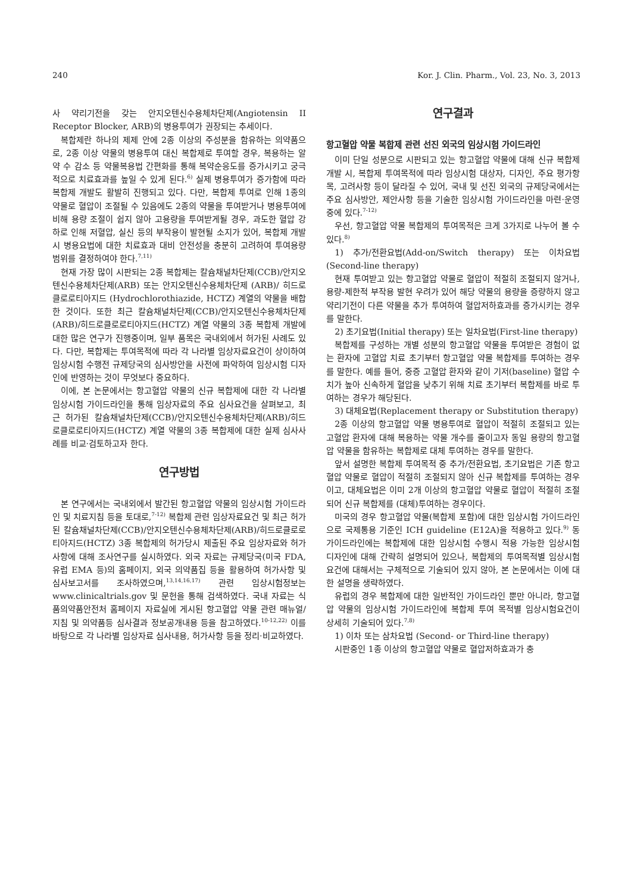240 Kor. J. Clin. Pharm., Vol. 23, No. 3, 2013
사 약리기전을 갖는 안지오텐신수용체차단제(Angiotensin II Receptor Blocker, ARB)의 병용투여가 권장되는 추세이다.
복합제란 하나의 제제 안에 2종 이상의 주성분을 함유하는 의약품으로, 2종 이상 약물의 병용투여 대신 복합제로 투여할 경우, 복용하는 알약 수 감소 등 약물복용법 간편화를 통해 복약순응도를 증가시키고 궁극적으로 치료효과를 높일 수 있게 된다.<sup>6)</sup> 실제 병용투여가 증가함에 따라 복합제 개발도 활발히 진행되고 있다. 다만, 복합제 투여로 인해 1종의 약물로 혈압이 조절될 수 있음에도 2종의 약물을 투여받거나 병용투여에 비해 용량 조절이 쉽지 않아 고용량을 투여받게될 경우, 과도한 혈압 강하로 인해 저혈압, 실신 등의 부작용이 발현될 소지가 있어, 복합제 개발 시 병용요법에 대한 치료효과 대비 안전성을 충분히 고려하여 투여용량 범위를 결정하여야 한다.<sup>7,11)</sup>
현재 가장 많이 시판되는 2종 복합제는 칼슘채널차단제(CCB)/안지오텐신수용체차단제(ARB) 또는 안지오텐신수용체차단제 (ARB)/ 히드로클로로티아지드 (Hydrochlorothiazide, HCTZ) 계열의 약물을 배합한 것이다. 또한 최근 칼슘채널차단제(CCB)/안지오텐신수용체차단제(ARB)/히드로클로로티아지드(HCTZ) 계열 약물의 3종 복합제 개발에 대한 많은 연구가 진행중이며, 일부 품목은 국내외에서 허가된 사례도 있다. 다만, 복합제는 투여목적에 따라 각 나라별 임상자료요건이 상이하여 임상시험 수행전 규제당국의 심사방안을 사전에 파악하여 임상시험 디자인에 반영하는 것이 무엇보다 중요하다.
이에, 본 논문에서는 항고혈압 약물의 신규 복합제에 대한 각 나라별 임상시험 가이드라인을 통해 임상자료의 주요 심사요건을 살펴보고, 최근 허가된 칼슘채널차단제(CCB)/안지오텐신수용체차단제(ARB)/히드로클로로티아지드(HCTZ) 계열 약물의 3종 복합제에 대한 실제 심사사례를 비교·검토하고자 한다.
연구방법
본 연구에서는 국내외에서 발간된 항고혈압 약물의 임상시험 가이드라인 및 치료지침 등을 토대로,<sup>7-12)</sup> 복합제 관련 임상자료요건 및 최근 허가된 칼슘채널차단제(CCB)/안지오텐신수용체차단제(ARB)/히드로클로로티아지드(HCTZ) 3종 복합제의 허가당시 제출된 주요 임상자료와 허가사항에 대해 조사연구를 실시하였다. 외국 자료는 규제당국(미국 FDA, 유럽 EMA 등)의 홈페이지, 외국 의약품집 등을 활용하여 허가사항 및 심사보고서를 조사하였으며,<sup>13,14,16,17)</sup> 관련 임상시험정보는 www.clinicaltrials.gov 및 문헌을 통해 검색하였다. 국내 자료는 식품의약품안전처 홈페이지 자료실에 게시된 항고혈압 약물 관련 매뉴얼/지침 및 의약품등 심사결과 정보공개내용 등을 참고하였다.<sup>10-12,22)</sup> 이를 바탕으로 각 나라별 임상자료 심사내용, 허가사항 등을 정리·비교하였다.
연구결과
항고혈압 약물 복합제 관련 선진 외국의 임상시험 가이드라인
이미 단일 성분으로 시판되고 있는 항고혈압 약물에 대해 신규 복합제 개발 시, 복합제 투여목적에 따라 임상시험 대상자, 디자인, 주요 평가항목, 고려사항 등이 달라질 수 있어, 국내 및 선진 외국의 규제당국에서는 주요 심사방안, 제안사항 등을 기술한 임상시험 가이드라인을 마련·운영 중에 있다.<sup>7-12)</sup>
우선, 항고혈압 약물 복합제의 투여목적은 크게 3가지로 나누어 볼 수 있다.<sup>8)</sup>
1) 추가/전환요법(Add-on/Switch therapy) 또는 이차요법(Second-line therapy)
현재 투여받고 있는 항고혈압 약물로 혈압이 적절히 조절되지 않거나, 용량-제한적 부작용 발현 우려가 있어 해당 약물의 용량을 증량하지 않고 약리기전이 다른 약물을 추가 투여하여 혈압저하효과를 증가시키는 경우를 말한다.
2) 초기요법(Initial therapy) 또는 일차요법(First-line therapy)
복합제를 구성하는 개별 성분의 항고혈압 약물을 투여받은 경험이 없는 환자에 고혈압 치료 초기부터 항고혈압 약물 복합제를 투여하는 경우를 말한다. 예를 들어, 중증 고혈압 환자와 같이 기저(baseline) 혈압 수치가 높아 신속하게 혈압을 낮추기 위해 치료 초기부터 복합제를 바로 투여하는 경우가 해당된다.
3) 대체요법(Replacement therapy or Substitution therapy)
2종 이상의 항고혈압 약물 병용투여로 혈압이 적절히 조절되고 있는 고혈압 환자에 대해 복용하는 약물 개수를 줄이고자 동일 용량의 항고혈압 약물을 함유하는 복합제로 대체 투여하는 경우를 말한다.
앞서 설명한 복합제 투여목적 중 추가/전환요법, 초기요법은 기존 항고혈압 약물로 혈압이 적절히 조절되지 않아 신규 복합제를 투여하는 경우이고, 대체요법은 이미 2개 이상의 항고혈압 약물로 혈압이 적절히 조절되어 신규 복합제를 (대체)투여하는 경우이다.
미국의 경우 항고혈압 약물(복합제 포함)에 대한 임상시험 가이드라인으로 국제통용 기준인 ICH guideline (E12A)을 적용하고 있다.<sup>9)</sup> 동 가이드라인에는 복합제에 대한 임상시험 수행시 적용 가능한 임상시험 디자인에 대해 간략히 설명되어 있으나, 복합제의 투여목적별 임상시험요건에 대해서는 구체적으로 기술되어 있지 않아, 본 논문에서는 이에 대한 설명을 생략하였다.
유럽의 경우 복합제에 대한 일반적인 가이드라인 뿐만 아니라, 항고혈압 약물의 임상시험 가이드라인에 복합제 투여 목적별 임상시험요건이 상세히 기술되어 있다.<sup>7,8)</sup>
1) 이차 또는 삼차요법 (Second- or Third-line therapy)
시판중인 1종 이상의 항고혈압 약물로 혈압저하효과가 충